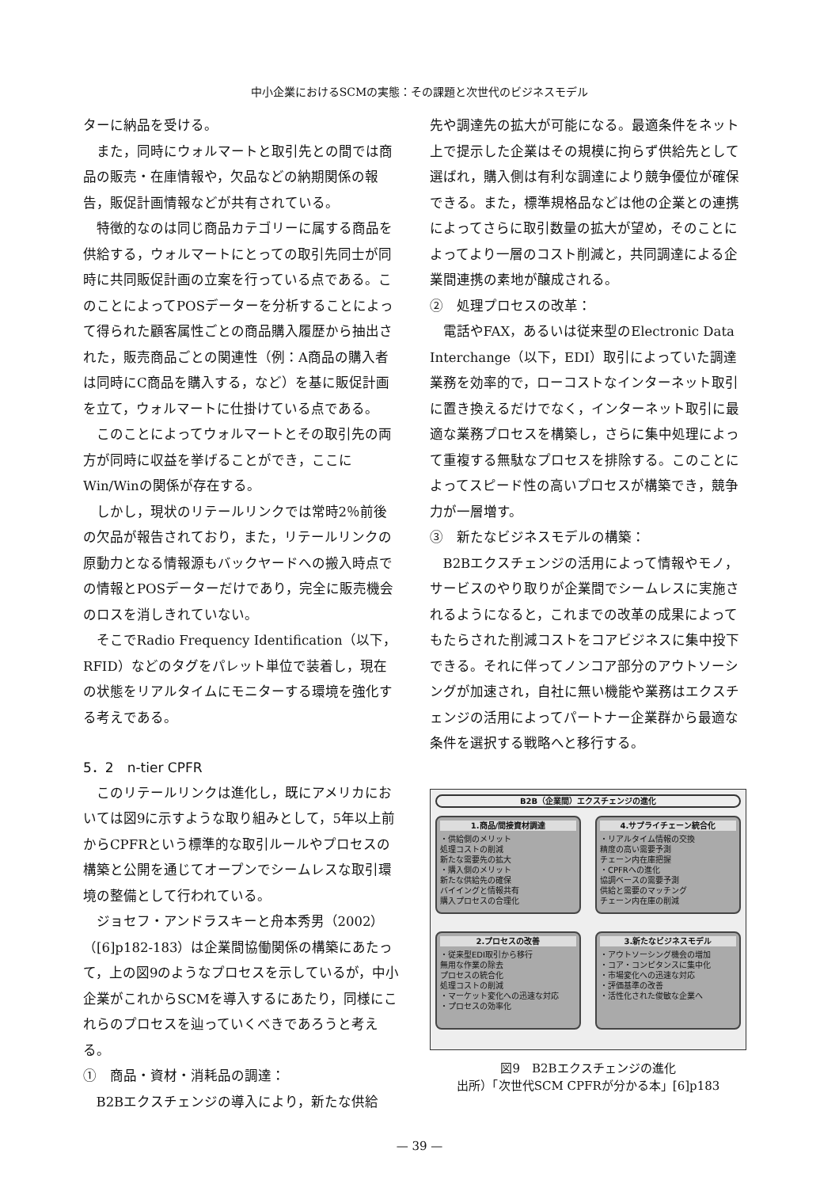中小企業におけるSCMの実態：その課題と次世代のビジネスモデル
ターに納品を受ける。
また，同時にウォルマートと取引先との間では商品の販売・在庫情報や，欠品などの納期関係の報告，販促計画情報などが共有されている。
特徴的なのは同じ商品カテゴリーに属する商品を供給する，ウォルマートにとっての取引先同士が同時に共同販促計画の立案を行っている点である。このことによってPOSデーターを分析することによって得られた顧客属性ごとの商品購入履歴から抽出された，販売商品ごとの関連性（例：A商品の購入者は同時にC商品を購入する，など）を基に販促計画を立て，ウォルマートに仕掛けている点である。
このことによってウォルマートとその取引先の両方が同時に収益を挙げることができ，ここにWin/Winの関係が存在する。
しかし，現状のリテールリンクでは常時2％前後の欠品が報告されており，また，リテールリンクの原動力となる情報源もバックヤードへの搬入時点での情報とPOSデーターだけであり，完全に販売機会のロスを消しきれていない。
そこでRadio Frequency Identification（以下，RFID）などのタグをパレット単位で装着し，現在の状態をリアルタイムにモニターする環境を強化する考えである。
5．2　n-tier CPFR
このリテールリンクは進化し，既にアメリカにおいては図9に示すような取り組みとして，5年以上前からCPFRという標準的な取引ルールやプロセスの構築と公開を通じてオープンでシームレスな取引環境の整備として行われている。
ジョセフ・アンドラスキーと舟本秀男（2002）（[6]p182-183）は企業間協働関係の構築にあたって，上の図9のようなプロセスを示しているが，中小企業がこれからSCMを導入するにあたり，同様にこれらのプロセスを辿っていくべきであろうと考える。
①　商品・資材・消耗品の調達：
B2Bエクスチェンジの導入により，新たな供給
先や調達先の拡大が可能になる。最適条件をネット上で提示した企業はその規模に拘らず供給先として選ばれ，購入側は有利な調達により競争優位が確保できる。また，標準規格品などは他の企業との連携によってさらに取引数量の拡大が望め，そのことによってより一層のコスト削減と，共同調達による企業間連携の素地が醸成される。
②　処理プロセスの改革：
電話やFAX，あるいは従来型のElectronic Data Interchange（以下，EDI）取引によっていた調達業務を効率的で，ローコストなインターネット取引に置き換えるだけでなく，インターネット取引に最適な業務プロセスを構築し，さらに集中処理によって重複する無駄なプロセスを排除する。このことによってスピード性の高いプロセスが構築でき，競争力が一層増す。
③　新たなビジネスモデルの構築：
B2Bエクスチェンジの活用によって情報やモノ，サービスのやり取りが企業間でシームレスに実施されるようになると，これまでの改革の成果によってもたらされた削減コストをコアビジネスに集中投下できる。それに伴ってノンコア部分のアウトソーシングが加速され，自社に無い機能や業務はエクスチェンジの活用によってパートナー企業群から最適な条件を選択する戦略へと移行する。
B2B（企業間）エクスチェンジの進化
1.商品/間接資材調達
・供給側のメリット
処理コストの削減
新たな需要先の拡大
・購入側のメリット
新たな供給先の確保
バイイングと情報共有
購入プロセスの合理化
4.サプライチェーン統合化
・リアルタイム情報の交換
精度の高い需要予測
チェーン内在庫把握
・CPFRへの進化
協調ベースの需要予測
供給と需要のマッチング
チェーン内在庫の削減
2.プロセスの改善
・従来型EDI取引から移行
無用な作業の除去
プロセスの統合化
処理コストの削減
・マーケット変化への迅速な対応
・プロセスの効率化
3.新たなビジネスモデル
・アウトソーシング機会の増加
・コア・コンピタンスに集中化
・市場変化への迅速な対応
・評価基準の改善
・活性化された俊敏な企業へ
図9　B2Bエクスチェンジの進化
出所）「次世代SCM CPFRが分かる本」[6]p183
— 39 —